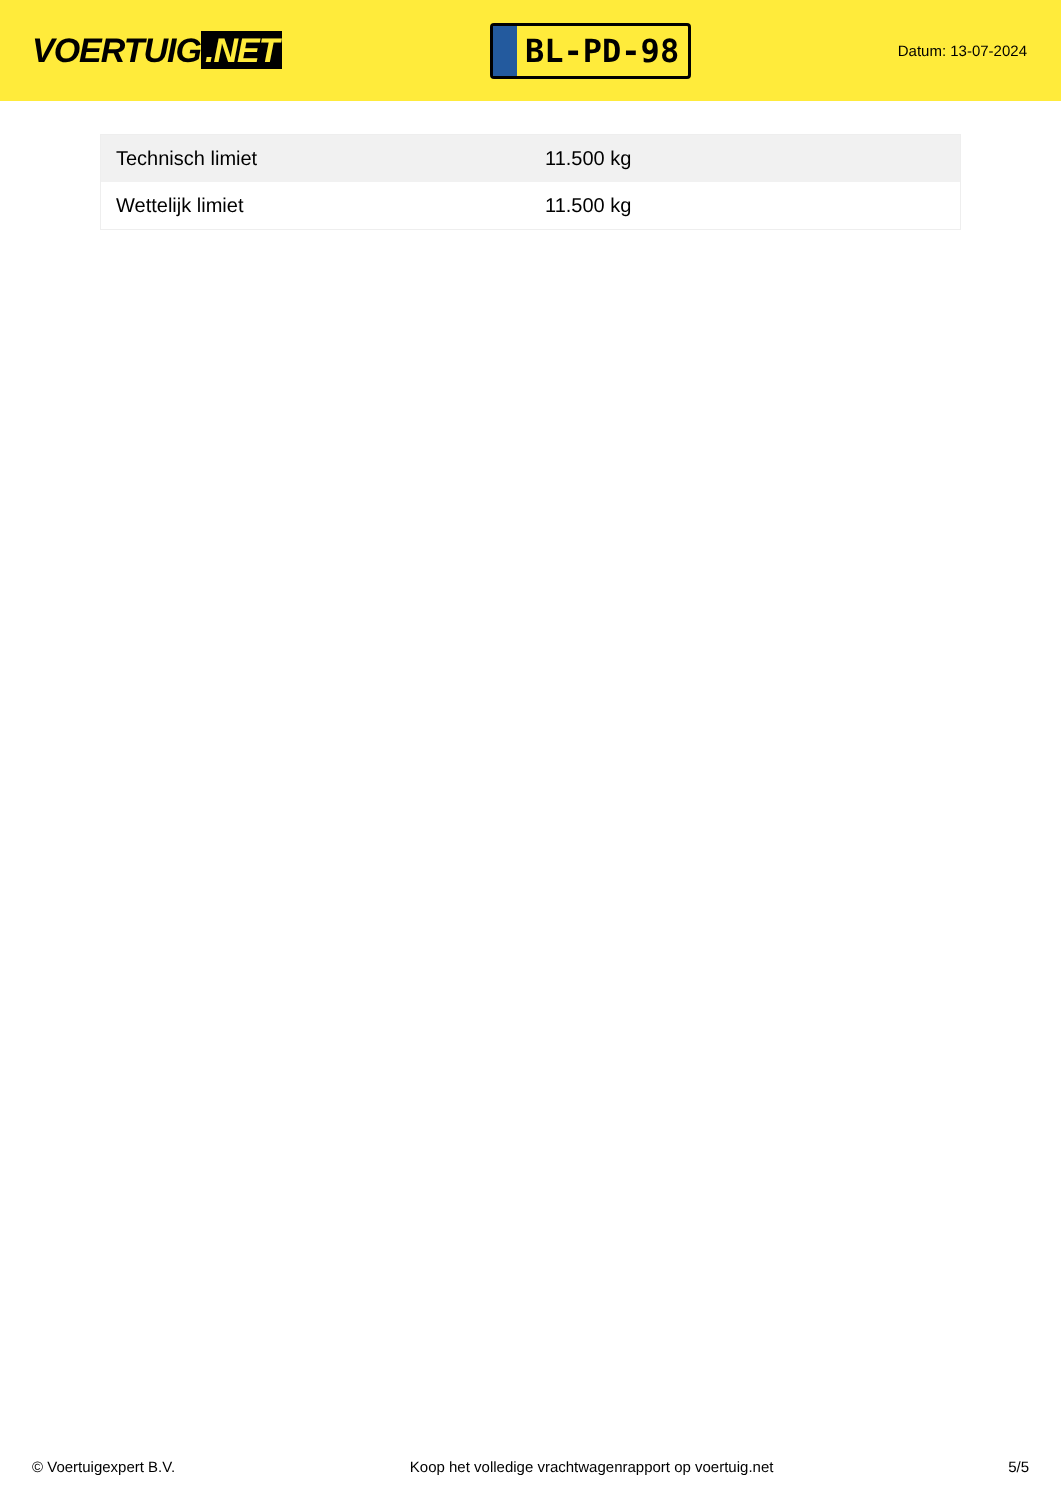VOERTUIG.NET
BL-PD-98
Datum: 13-07-2024
| Technisch limiet | 11.500 kg |
| Wettelijk limiet | 11.500 kg |
© Voertuigexpert B.V. Koop het volledige vrachtwagenrapport op voertuig.net 5/5